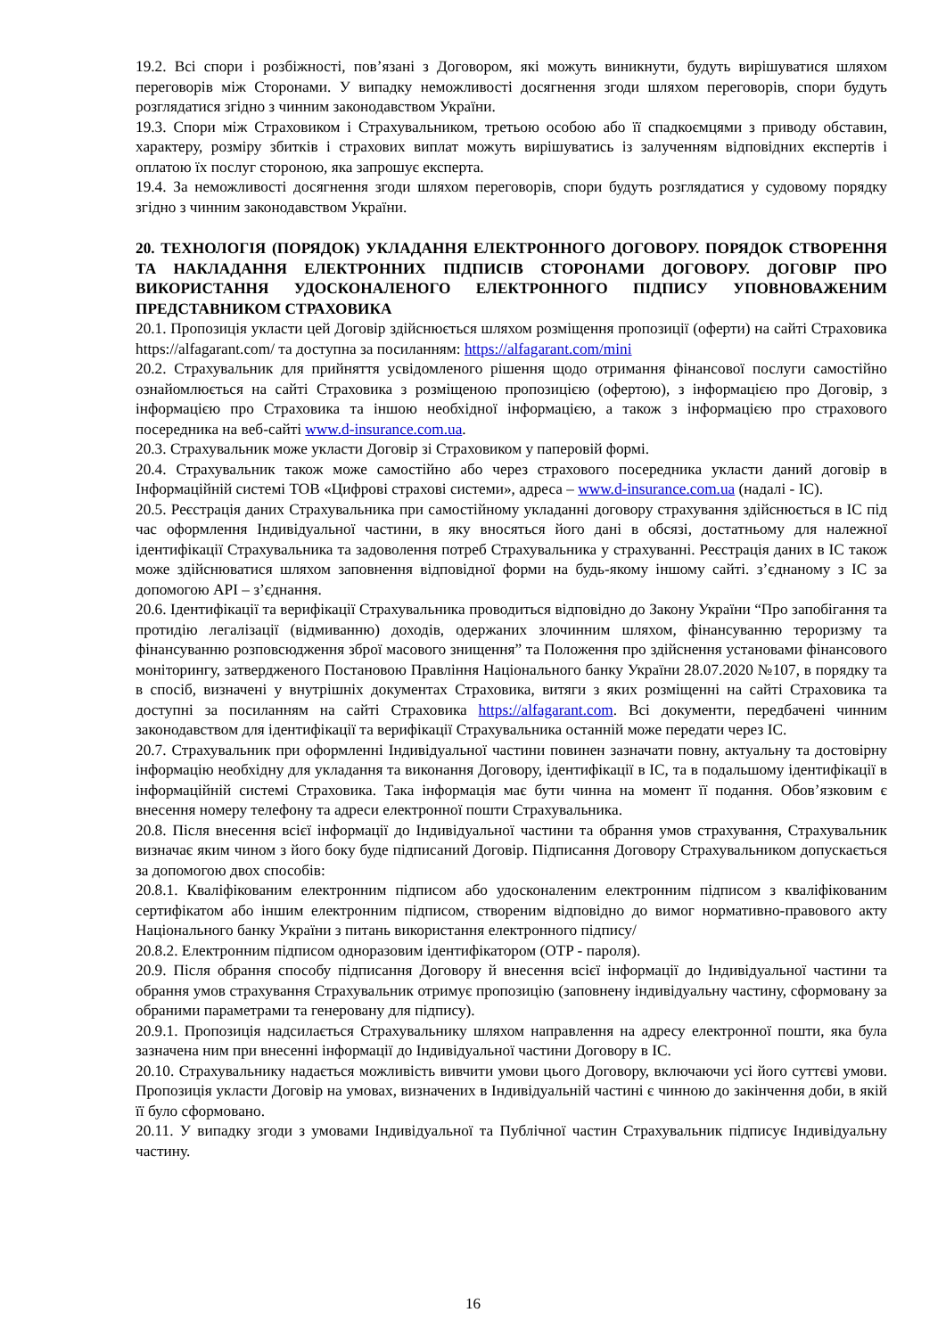19.2. Всі спори і розбіжності, пов’язані з Договором, які можуть виникнути, будуть вирішуватися шляхом переговорів між Сторонами. У випадку неможливості досягнення згоди шляхом переговорів, спори будуть розглядатися згідно з чинним законодавством України.
19.3. Спори між Страховиком і Страхувальником, третьою особою або її спадкоємцями з приводу обставин, характеру, розміру збитків і страхових виплат можуть вирішуватись із залученням відповідних експертів і оплатою їх послуг стороною, яка запрошує експерта.
19.4. За неможливості досягнення згоди шляхом переговорів, спори будуть розглядатися у судовому порядку згідно з чинним законодавством України.
20. ТЕХНОЛОГІЯ (ПОРЯДОК) УКЛАДАННЯ ЕЛЕКТРОННОГО ДОГОВОРУ. ПОРЯДОК СТВОРЕННЯ ТА НАКЛАДАННЯ ЕЛЕКТРОННИХ ПІДПИСІВ СТОРОНАМИ ДОГОВОРУ. ДОГОВІР ПРО ВИКОРИСТАННЯ УДОСКОНАЛЕНОГО ЕЛЕКТРОННОГО ПІДПИСУ УПОВНОВАЖЕНИМ ПРЕДСТАВНИКОМ СТРАХОВИКА
20.1. Пропозиція укласти цей Договір здійснюється шляхом розміщення пропозиції (оферти) на сайті Страховика https://alfagarant.com/ та доступна за посиланням: https://alfagarant.com/mini
20.2. Страхувальник для прийняття усвідомленого рішення щодо отримання фінансової послуги самостійно ознайомлюється на сайті Страховика з розміщеною пропозицією (офертою), з інформацією про Договір, з інформацією про Страховика та іншою необхідної інформацією, а також з інформацією про страхового посередника на веб-сайті www.d-insurance.com.ua.
20.3. Страхувальник може укласти Договір зі Страховиком у паперовій формі.
20.4. Страхувальник також може самостійно або через страхового посередника укласти даний договір в Інформаційній системі ТОВ «Цифрові страхові системи», адреса – www.d-insurance.com.ua (надалі - ІС).
20.5. Реєстрація даних Страхувальника при самостійному укладанні договору страхування здійснюється в ІС під час оформлення Індивідуальної частини, в яку вносяться його дані в обсязі, достатньому для належної ідентифікації Страхувальника та задоволення потреб Страхувальника у страхуванні. Реєстрація даних в ІС також може здійснюватися шляхом заповнення відповідної форми на будь-якому іншому сайті. з’єднаному з ІС за допомогою API – з’єднання.
20.6. Ідентифікації та верифікації Страхувальника проводиться відповідно до Закону України “Про запобігання та протидію легалізації (відмиванню) доходів, одержаних злочинним шляхом, фінансуванню тероризму та фінансуванню розповсюдження зброї масового знищення” та Положення про здійснення установами фінансового моніторингу, затвердженого Постановою Правління Національного банку України 28.07.2020 №107, в порядку та в спосіб, визначені у внутрішніх документах Страховика, витяги з яких розміщенні на сайті Страховика та доступні за посиланням на сайті Страховика https://alfagarant.com. Всі документи, передбачені чинним законодавством для ідентифікації та верифікації Страхувальника останній може передати через ІС.
20.7. Страхувальник при оформленні Індивідуальної частини повинен зазначати повну, актуальну та достовірну інформацію необхідну для укладання та виконання Договору, ідентифікації в ІС, та в подальшому ідентифікації в інформаційній системі Страховика. Така інформація має бути чинна на момент її подання. Обов’язковим є внесення номеру телефону та адреси електронної пошти Страхувальника.
20.8. Після внесення всієї інформації до Індивідуальної частини та обрання умов страхування, Страхувальник визначає яким чином з його боку буде підписаний Договір. Підписання Договору Страхувальником допускається за допомогою двох способів:
20.8.1. Кваліфікованим електронним підписом або удосконаленим електронним підписом з кваліфікованим сертифікатом або іншим електронним підписом, створеним відповідно до вимог нормативно-правового акту Національного банку України з питань використання електронного підпису/
20.8.2. Електронним підписом одноразовим ідентифікатором (OTP - пароля).
20.9. Після обрання способу підписання Договору й внесення всієї інформації до Індивідуальної частини та обрання умов страхування Страхувальник отримує пропозицію (заповнену індивідуальну частину, сформовану за обраними параметрами та генеровану для підпису).
20.9.1. Пропозиція надсилається Страхувальнику шляхом направлення на адресу електронної пошти, яка була зазначена ним при внесенні інформації до Індивідуальної частини Договору в ІС.
20.10. Страхувальнику надається можливість вивчити умови цього Договору, включаючи усі його суттєві умови. Пропозиція укласти Договір на умовах, визначених в Індивідуальній частині є чинною до закінчення доби, в якій її було сформовано.
20.11. У випадку згоди з умовами Індивідуальної та Публічної частин Страхувальник підписує Індивідуальну частину.
16